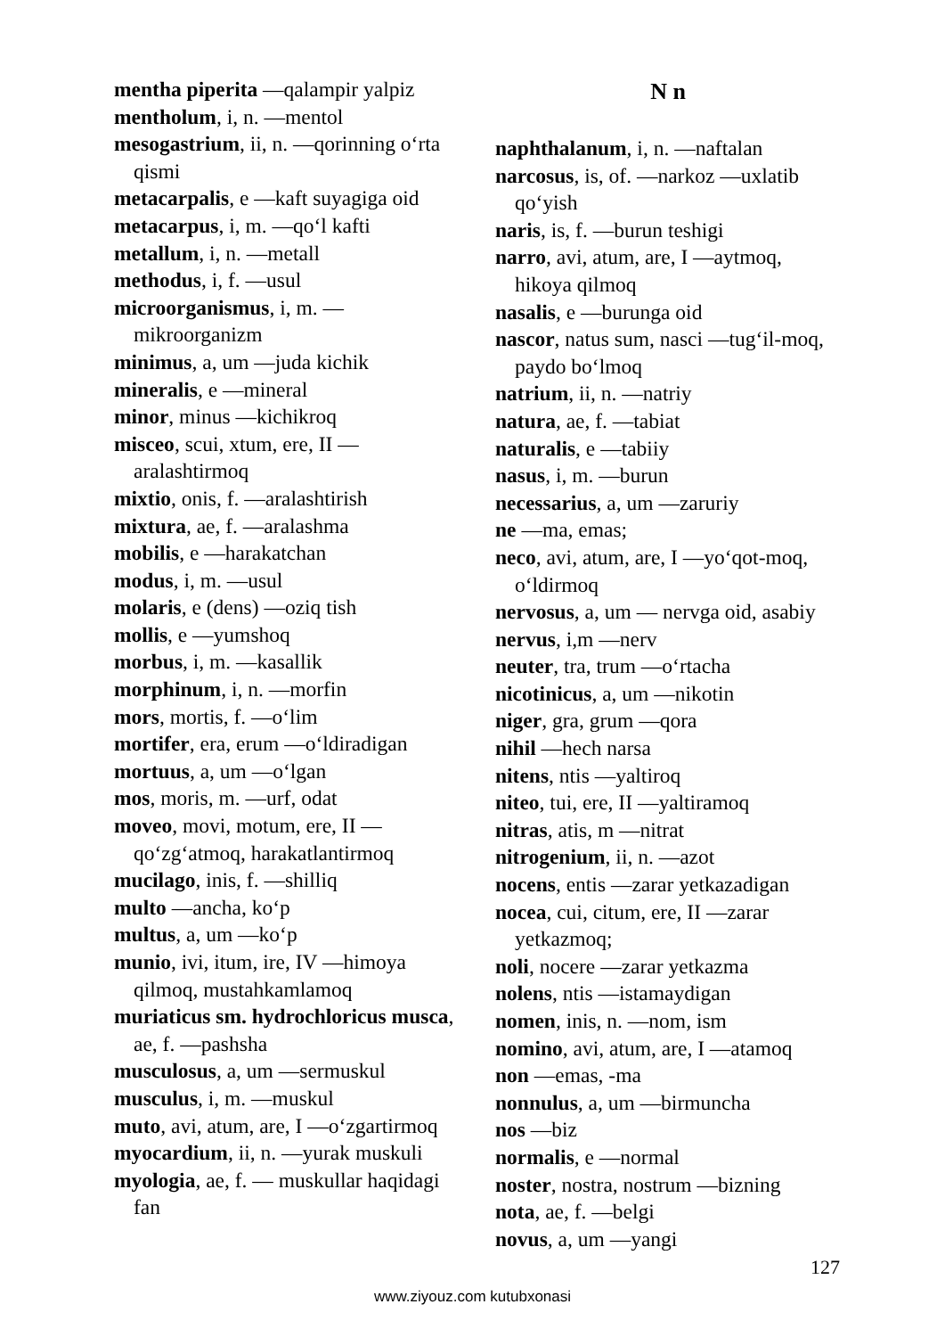mentha piperita —qalampir yalpiz
mentholum, i, n. —mentol
mesogastrium, ii, n. —qorinning o‘rta qismi
metacarpalis, e —kaft suyagiga oid
metacarpus, i, m. —qo‘l kafti
metallum, i, n. —metall
methodus, i, f. —usul
microorganismus, i, m. —mikroorganizm
minimus, a, um —juda kichik
mineralis, e —mineral
minor, minus —kichikroq
misceo, scui, xtum, ere, II —aralashtirmoq
mixtio, onis, f. —aralashtirish
mixtura, ae, f. —aralashma
mobilis, e —harakatchan
modus, i, m. —usul
molaris, e (dens) —oziq tish
mollis, e —yumshoq
morbus, i, m. —kasallik
morphinum, i, n. —morfin
mors, mortis, f. —o‘lim
mortifer, era, erum —o‘ldiradigan
mortuus, a, um —o‘lgan
mos, moris, m. —urf, odat
moveo, movi, motum, ere, II —qo‘zg‘atmoq, harakatlantirmoq
mucilago, inis, f. —shilliq
multo —ancha, ko‘p
multus, a, um —ko‘p
munio, ivi, itum, ire, IV —himoya qilmoq, mustahkamlamoq
muriaticus sm. hydrochloricus musca, ae, f. —pashsha
musculosus, a, um —sermuskul
musculus, i, m. —muskul
muto, avi, atum, are, I —o‘zgartirmoq
myocardium, ii, n. —yurak muskuli
myologia, ae, f. — muskullar haqidagi fan
N n
naphthalanum, i, n. —naftalan
narcosus, is, of. —narkoz —uxlatib qo‘yish
naris, is, f. —burun teshigi
narro, avi, atum, are, I —aytmoq, hikoya qilmoq
nasalis, e —burunga oid
nascor, natus sum, nasci —tug‘il-moq, paydo bo‘lmoq
natrium, ii, n. —natriy
natura, ae, f. —tabiat
naturalis, e —tabiiy
nasus, i, m. —burun
necessarius, a, um —zaruriy
ne —ma, emas;
neco, avi, atum, are, I —yo‘qot-moq, o‘ldirmoq
nervosus, a, um — nervga oid, asabiy
nervus, i,m —nerv
neuter, tra, trum —o‘rtacha
nicotinicus, a, um —nikotin
niger, gra, grum —qora
nihil —hech narsa
nitens, ntis —yaltiroq
niteo, tui, ere, II —yaltiramoq
nitras, atis, m —nitrat
nitrogenium, ii, n. —azot
nocens, entis —zarar yetkazadigan
nocea, cui, citum, ere, II —zarar yetkazmoq;
noli, nocere —zarar yetkazma
nolens, ntis —istamaydigan
nomen, inis, n. —nom, ism
nomino, avi, atum, are, I —atamoq
non —emas, -ma
nonnulus, a, um —birmuncha
nos —biz
normalis, e —normal
noster, nostra, nostrum —bizning
nota, ae, f. —belgi
novus, a, um —yangi
127
www.ziyouz.com kutubxonasi